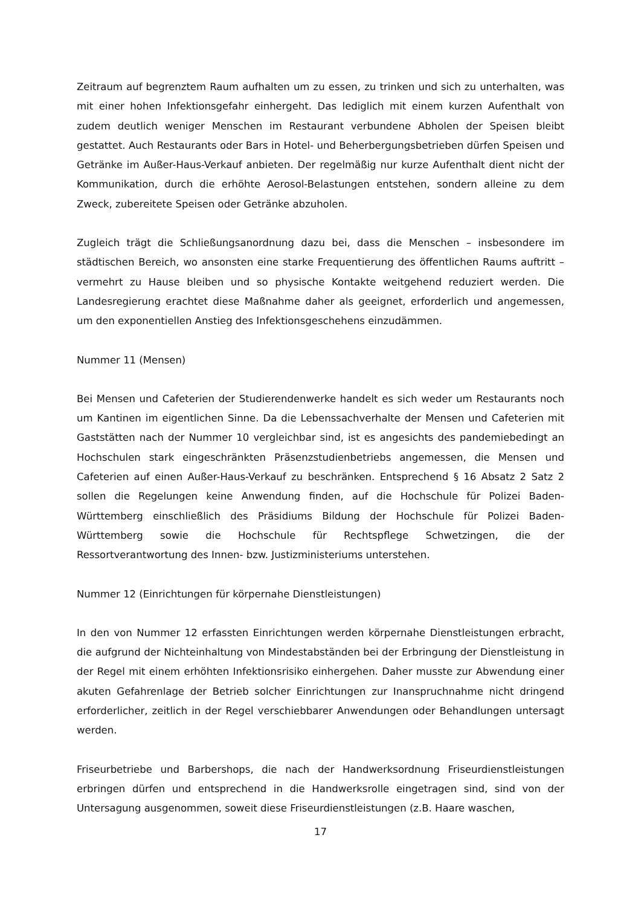Zeitraum auf begrenztem Raum aufhalten um zu essen, zu trinken und sich zu unterhalten, was mit einer hohen Infektionsgefahr einhergeht. Das lediglich mit einem kurzen Aufenthalt von zudem deutlich weniger Menschen im Restaurant verbundene Abholen der Speisen bleibt gestattet. Auch Restaurants oder Bars in Hotel- und Beherbergungsbetrieben dürfen Speisen und Getränke im Außer-Haus-Verkauf anbieten. Der regelmäßig nur kurze Aufenthalt dient nicht der Kommunikation, durch die erhöhte Aerosol-Belastungen entstehen, sondern alleine zu dem Zweck, zubereitete Speisen oder Getränke abzuholen.
Zugleich trägt die Schließungsanordnung dazu bei, dass die Menschen – insbesondere im städtischen Bereich, wo ansonsten eine starke Frequentierung des öffentlichen Raums auftritt – vermehrt zu Hause bleiben und so physische Kontakte weitgehend reduziert werden. Die Landesregierung erachtet diese Maßnahme daher als geeignet, erforderlich und angemessen, um den exponentiellen Anstieg des Infektionsgeschehens einzudämmen.
Nummer 11 (Mensen)
Bei Mensen und Cafeterien der Studierendenwerke handelt es sich weder um Restaurants noch um Kantinen im eigentlichen Sinne. Da die Lebenssachverhalte der Mensen und Cafeterien mit Gaststätten nach der Nummer 10 vergleichbar sind, ist es angesichts des pandemiebedingt an Hochschulen stark eingeschränkten Präsenzstudienbetriebs angemessen, die Mensen und Cafeterien auf einen Außer-Haus-Verkauf zu beschränken. Entsprechend § 16 Absatz 2 Satz 2 sollen die Regelungen keine Anwendung finden, auf die Hochschule für Polizei Baden-Württemberg einschließlich des Präsidiums Bildung der Hochschule für Polizei Baden-Württemberg sowie die Hochschule für Rechtspflege Schwetzingen, die der Ressortverantwortung des Innen- bzw. Justizministeriums unterstehen.
Nummer 12 (Einrichtungen für körpernahe Dienstleistungen)
In den von Nummer 12 erfassten Einrichtungen werden körpernahe Dienstleistungen erbracht, die aufgrund der Nichteinhaltung von Mindestabständen bei der Erbringung der Dienstleistung in der Regel mit einem erhöhten Infektionsrisiko einhergehen. Daher musste zur Abwendung einer akuten Gefahrenlage der Betrieb solcher Einrichtungen zur Inanspruchnahme nicht dringend erforderlicher, zeitlich in der Regel verschiebbarer Anwendungen oder Behandlungen untersagt werden.
Friseurbetriebe und Barbershops, die nach der Handwerksordnung Friseurdienstleistungen erbringen dürfen und entsprechend in die Handwerksrolle eingetragen sind, sind von der Untersagung ausgenommen, soweit diese Friseurdienstleistungen (z.B. Haare waschen,
17